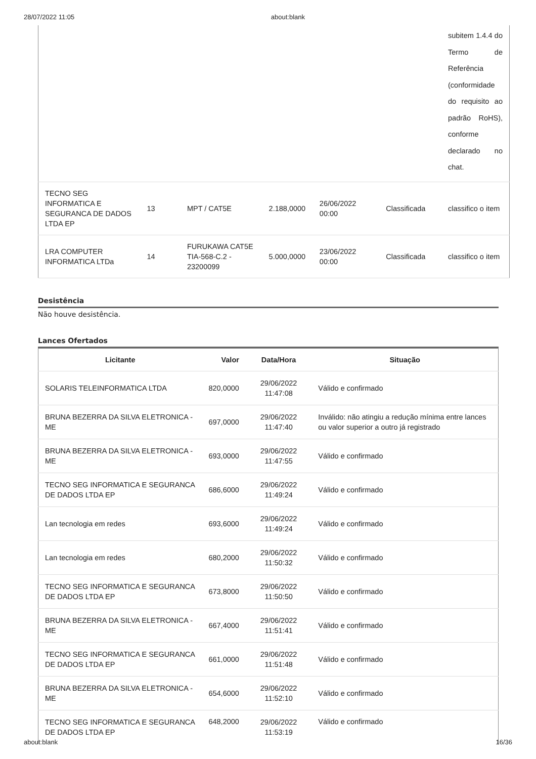28/07/2022 11:05 about:blank
| | | | | | | subitem 1.4.4 do Termo de Referência (conformidade do requisito ao padrão RoHS), conforme declarado no chat. |
| TECNO SEG INFORMATICA E SEGURANCA DE DADOS LTDA EP | 13 | MPT / CAT5E | 2.188,0000 | 26/06/2022 00:00 | Classificada | classifico o item |
| LRA COMPUTER INFORMATICA LTDa | 14 | FURUKAWA CAT5E TIA-568-C.2 - 23200099 | 5.000,0000 | 23/06/2022 00:00 | Classificada | classifico o item |
Desistência
Não houve desistência.
Lances Ofertados
| Licitante | Valor | Data/Hora | Situação |
| --- | --- | --- | --- |
| SOLARIS TELEINFORMATICA LTDA | 820,0000 | 29/06/2022 11:47:08 | Válido e confirmado |
| BRUNA BEZERRA DA SILVA ELETRONICA - ME | 697,0000 | 29/06/2022 11:47:40 | Inválido: não atingiu a redução mínima entre lances ou valor superior a outro já registrado |
| BRUNA BEZERRA DA SILVA ELETRONICA - ME | 693,0000 | 29/06/2022 11:47:55 | Válido e confirmado |
| TECNO SEG INFORMATICA E SEGURANCA DE DADOS LTDA EP | 686,6000 | 29/06/2022 11:49:24 | Válido e confirmado |
| Lan tecnologia em redes | 693,6000 | 29/06/2022 11:49:24 | Válido e confirmado |
| Lan tecnologia em redes | 680,2000 | 29/06/2022 11:50:32 | Válido e confirmado |
| TECNO SEG INFORMATICA E SEGURANCA DE DADOS LTDA EP | 673,8000 | 29/06/2022 11:50:50 | Válido e confirmado |
| BRUNA BEZERRA DA SILVA ELETRONICA - ME | 667,4000 | 29/06/2022 11:51:41 | Válido e confirmado |
| TECNO SEG INFORMATICA E SEGURANCA DE DADOS LTDA EP | 661,0000 | 29/06/2022 11:51:48 | Válido e confirmado |
| BRUNA BEZERRA DA SILVA ELETRONICA - ME | 654,6000 | 29/06/2022 11:52:10 | Válido e confirmado |
| TECNO SEG INFORMATICA E SEGURANCA DE DADOS LTDA EP | 648,2000 | 29/06/2022 11:53:19 | Válido e confirmado |
about:blank 16/36